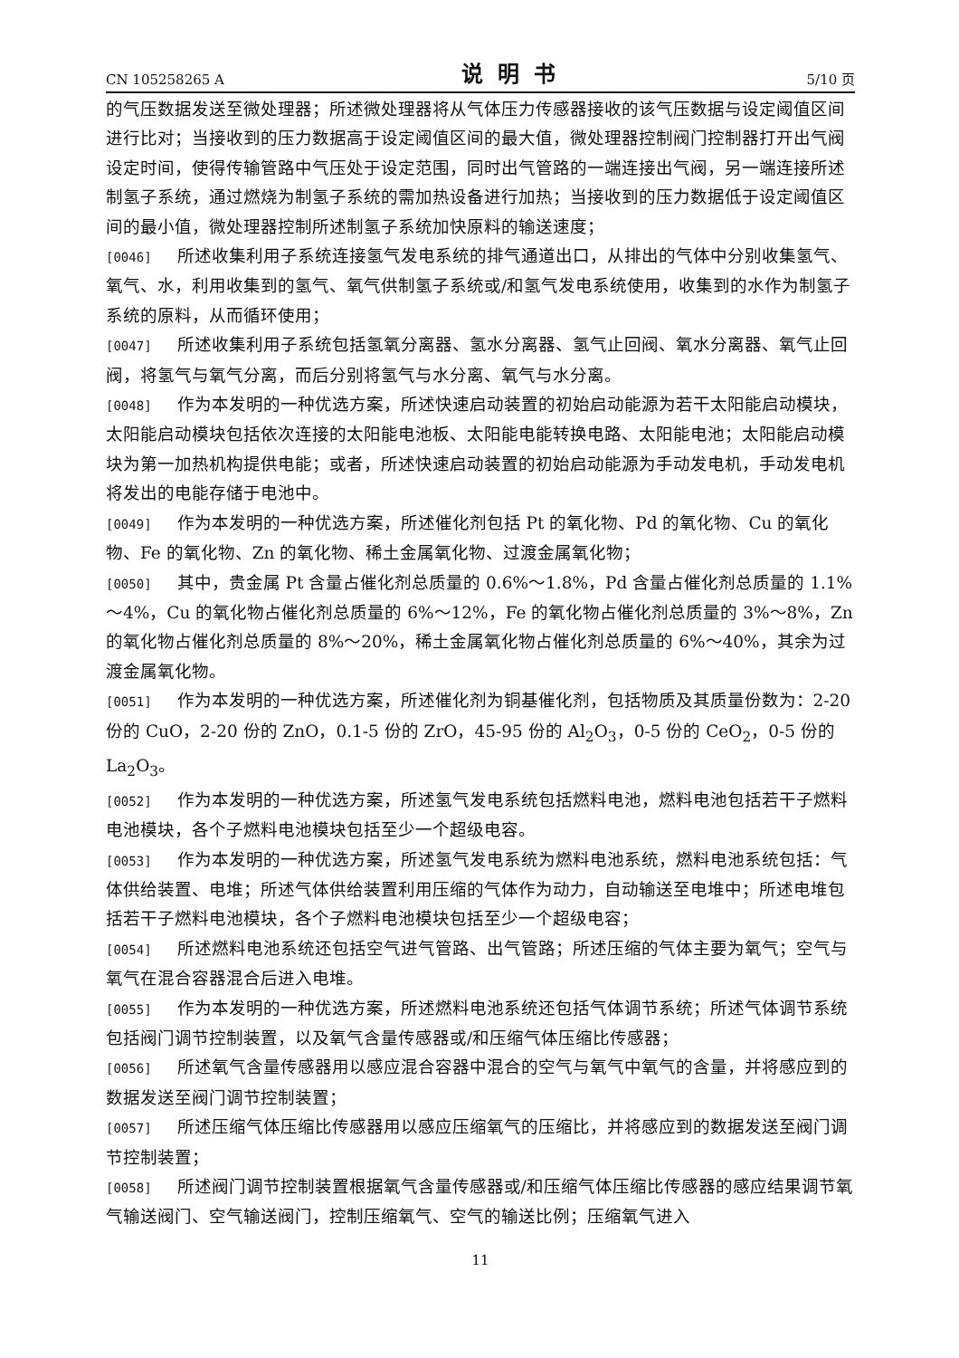CN 105258265 A 说明书 5/10 页
的气压数据发送至微处理器；所述微处理器将从气体压力传感器接收的该气压数据与设定阈值区间进行比对；当接收到的压力数据高于设定阈值区间的最大值，微处理器控制阀门控制器打开出气阀设定时间，使得传输管路中气压处于设定范围，同时出气管路的一端连接出气阀，另一端连接所述制氢子系统，通过燃烧为制氢子系统的需加热设备进行加热；当接收到的压力数据低于设定阈值区间的最小值，微处理器控制所述制氢子系统加快原料的输送速度；
[0046] 所述收集利用子系统连接氢气发电系统的排气通道出口，从排出的气体中分别收集氢气、氧气、水，利用收集到的氢气、氧气供制氢子系统或/和氢气发电系统使用，收集到的水作为制氢子系统的原料，从而循环使用；
[0047] 所述收集利用子系统包括氢氧分离器、氢水分离器、氢气止回阀、氧水分离器、氧气止回阀，将氢气与氧气分离，而后分别将氢气与水分离、氧气与水分离。
[0048] 作为本发明的一种优选方案，所述快速启动装置的初始启动能源为若干太阳能启动模块，太阳能启动模块包括依次连接的太阳能电池板、太阳能电能转换电路、太阳能电池；太阳能启动模块为第一加热机构提供电能；或者，所述快速启动装置的初始启动能源为手动发电机，手动发电机将发出的电能存储于电池中。
[0049] 作为本发明的一种优选方案，所述催化剂包括 Pt 的氧化物、Pd 的氧化物、Cu 的氧化物、Fe 的氧化物、Zn 的氧化物、稀土金属氧化物、过渡金属氧化物；
[0050] 其中，贵金属 Pt 含量占催化剂总质量的 0.6%～1.8%，Pd 含量占催化剂总质量的 1.1%～4%，Cu 的氧化物占催化剂总质量的 6%～12%，Fe 的氧化物占催化剂总质量的 3%～8%，Zn 的氧化物占催化剂总质量的 8%～20%，稀土金属氧化物占催化剂总质量的 6%～40%，其余为过渡金属氧化物。
[0051] 作为本发明的一种优选方案，所述催化剂为铜基催化剂，包括物质及其质量份数为：2-20 份的 CuO，2-20 份的 ZnO，0.1-5 份的 ZrO，45-95 份的 Al<sub>2</sub>O<sub>3</sub>，0-5 份的 CeO<sub>2</sub>，0-5 份的 La<sub>2</sub>O<sub>3</sub>。
[0052] 作为本发明的一种优选方案，所述氢气发电系统包括燃料电池，燃料电池包括若干子燃料电池模块，各个子燃料电池模块包括至少一个超级电容。
[0053] 作为本发明的一种优选方案，所述氢气发电系统为燃料电池系统，燃料电池系统包括：气体供给装置、电堆；所述气体供给装置利用压缩的气体作为动力，自动输送至电堆中；所述电堆包括若干子燃料电池模块，各个子燃料电池模块包括至少一个超级电容；
[0054] 所述燃料电池系统还包括空气进气管路、出气管路；所述压缩的气体主要为氧气；空气与氧气在混合容器混合后进入电堆。
[0055] 作为本发明的一种优选方案，所述燃料电池系统还包括气体调节系统；所述气体调节系统包括阀门调节控制装置，以及氧气含量传感器或/和压缩气体压缩比传感器；
[0056] 所述氧气含量传感器用以感应混合容器中混合的空气与氧气中氧气的含量，并将感应到的数据发送至阀门调节控制装置；
[0057] 所述压缩气体压缩比传感器用以感应压缩氧气的压缩比，并将感应到的数据发送至阀门调节控制装置；
[0058] 所述阀门调节控制装置根据氧气含量传感器或/和压缩气体压缩比传感器的感应结果调节氧气输送阀门、空气输送阀门，控制压缩氧气、空气的输送比例；压缩氧气进入
11